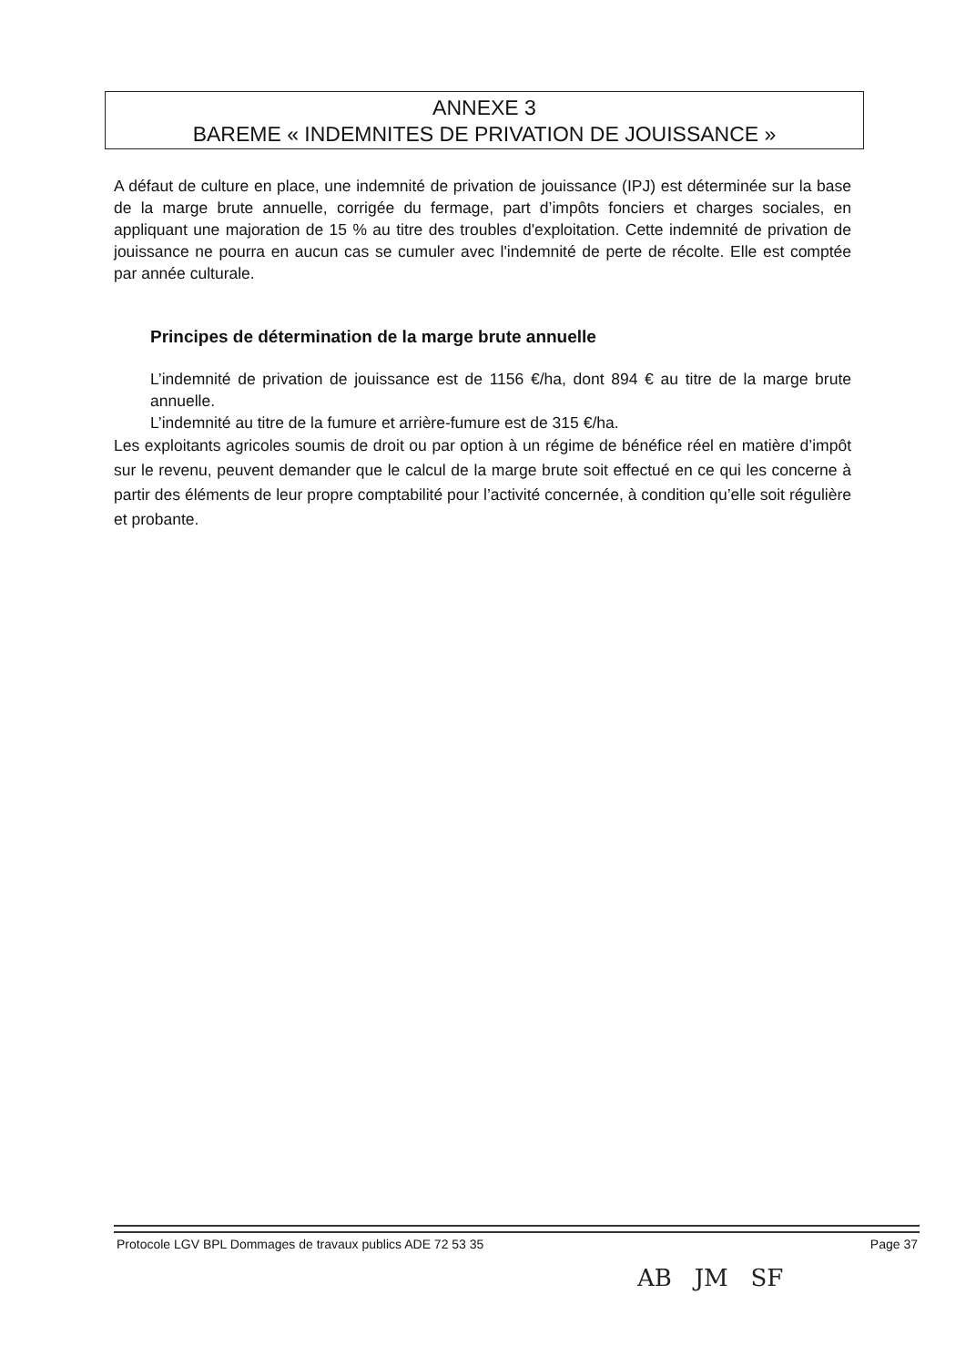ANNEXE 3
BAREME « INDEMNITES DE PRIVATION DE JOUISSANCE »
A défaut de culture en place, une indemnité de privation de jouissance (IPJ) est déterminée sur la base de la marge brute annuelle, corrigée du fermage, part d’impôts fonciers et charges sociales, en appliquant une majoration de 15 % au titre des troubles d'exploitation. Cette indemnité de privation de jouissance ne pourra en aucun cas se cumuler avec l'indemnité de perte de récolte. Elle est comptée par année culturale.
Principes de détermination de la marge brute annuelle
L’indemnité de privation de jouissance est de 1156 €/ha, dont 894 € au titre de la marge brute annuelle.
L’indemnité au titre de la fumure et arrière-fumure est de 315 €/ha.
Les exploitants agricoles soumis de droit ou par option à un régime de bénéfice réel en matière d’impôt sur le revenu, peuvent demander que le calcul de la marge brute soit effectué en ce qui les concerne à partir des éléments de leur propre comptabilité pour l’activité concernée, à condition qu’elle soit régulière et probante.
Protocole LGV BPL Dommages de travaux publics ADE 72 53 35 Page 37
AB JM SF